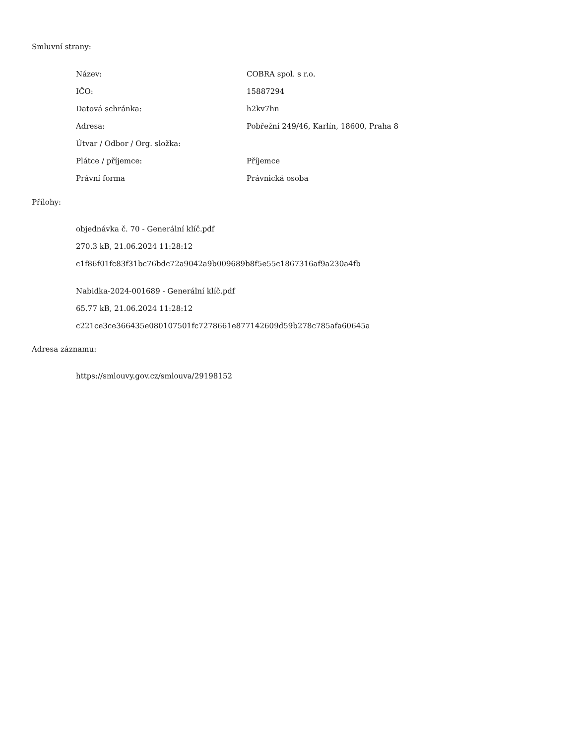Smluvní strany:
| Název: | COBRA spol. s r.o. |
| IČO: | 15887294 |
| Datová schránka: | h2kv7hn |
| Adresa: | Pobřežní 249/46, Karlín, 18600, Praha 8 |
| Útvar / Odbor / Org. složka: | |
| Plátce / příjemce: | Příjemce |
| Právní forma | Právnická osoba |
Přílohy:
objednávka č. 70 - Generální klíč.pdf
270.3 kB, 21.06.2024 11:28:12
c1f86f01fc83f31bc76bdc72a9042a9b009689b8f5e55c1867316af9a230a4fb
Nabidka-2024-001689 - Generální klíč.pdf
65.77 kB, 21.06.2024 11:28:12
c221ce3ce366435e080107501fc7278661e877142609d59b278c785afa60645a
Adresa záznamu:
https://smlouvy.gov.cz/smlouva/29198152